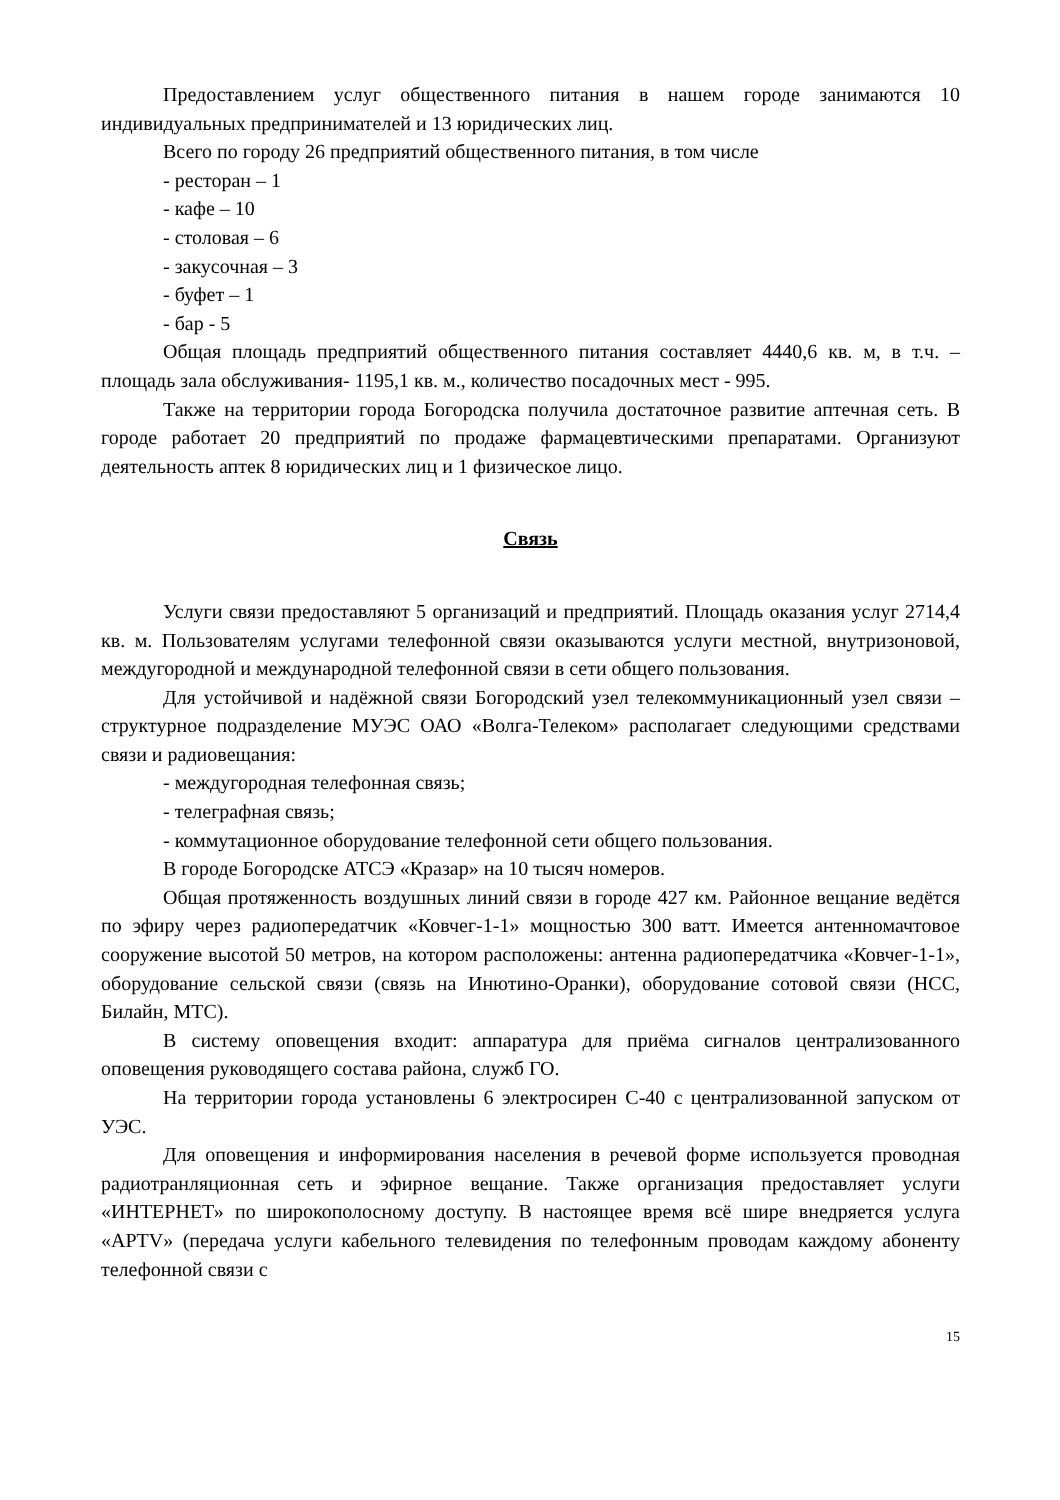Предоставлением услуг общественного питания в нашем городе занимаются 10 индивидуальных предпринимателей и 13 юридических лиц.
Всего по городу 26 предприятий общественного питания, в том числе
- ресторан – 1
- кафе – 10
- столовая – 6
- закусочная – 3
- буфет – 1
- бар - 5
Общая площадь предприятий общественного питания составляет 4440,6 кв. м, в т.ч. – площадь зала обслуживания- 1195,1 кв. м., количество посадочных мест - 995.
Также на территории города Богородска получила достаточное развитие аптечная сеть. В городе работает 20 предприятий по продаже фармацевтическими препаратами. Организуют деятельность аптек 8 юридических лиц и 1 физическое лицо.
Связь
Услуги связи предоставляют 5 организаций и предприятий. Площадь оказания услуг 2714,4 кв. м. Пользователям услугами телефонной связи оказываются услуги местной, внутризоновой, междугородной и международной телефонной связи в сети общего пользования.
Для устойчивой и надёжной связи Богородский узел телекоммуникационный узел связи – структурное подразделение МУЭС ОАО «Волга-Телеком» располагает следующими средствами связи и радиовещания:
- междугородная телефонная связь;
- телеграфная связь;
- коммутационное оборудование телефонной сети общего пользования.
В городе Богородске АТСЭ «Кразар» на 10 тысяч номеров.
Общая протяженность воздушных линий связи в городе 427 км. Районное вещание ведётся по эфиру через радиопередатчик «Ковчег-1-1» мощностью 300 ватт. Имеется антенномачтовое сооружение высотой 50 метров, на котором расположены: антенна радиопередатчика «Ковчег-1-1», оборудование сельской связи (связь на Инютино-Оранки), оборудование сотовой связи (НСС, Билайн, МТС).
В систему оповещения входит: аппаратура для приёма сигналов централизованного оповещения руководящего состава района, служб ГО.
На территории города установлены 6 электросирен С-40 с централизованной запуском от УЭС.
Для оповещения и информирования населения в речевой форме используется проводная радиотранляционная сеть и эфирное вещание. Также организация предоставляет услуги «ИНТЕРНЕТ» по широкополосному доступу. В настоящее время всё шире внедряется услуга «APTV» (передача услуги кабельного телевидения по телефонным проводам каждому абоненту телефонной связи с
15